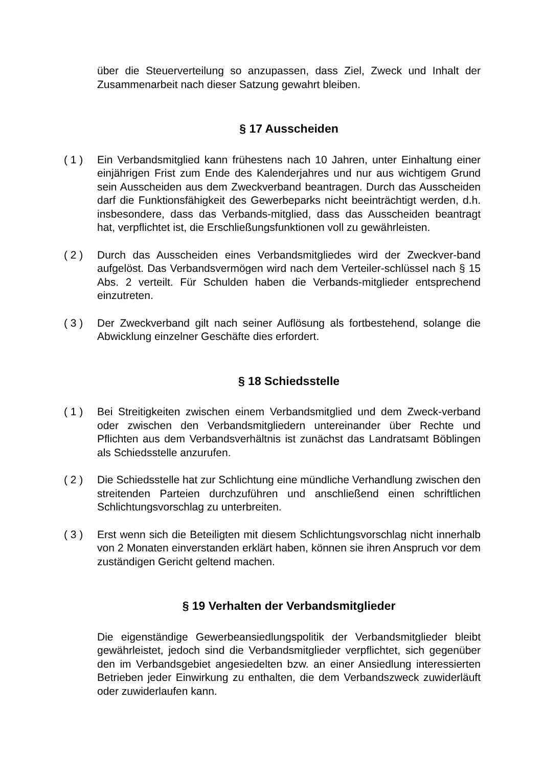über die Steuerverteilung so anzupassen, dass Ziel, Zweck und Inhalt der Zusammenarbeit nach dieser Satzung gewahrt bleiben.
§ 17 Ausscheiden
( 1 ) Ein Verbandsmitglied kann frühestens nach 10 Jahren, unter Einhaltung einer einjährigen Frist zum Ende des Kalenderjahres und nur aus wichtigem Grund sein Ausscheiden aus dem Zweckverband beantragen. Durch das Ausscheiden darf die Funktionsfähigkeit des Gewerbeparks nicht beeinträchtigt werden, d.h. insbesondere, dass das Verbands-mitglied, dass das Ausscheiden beantragt hat, verpflichtet ist, die Erschließungsfunktionen voll zu gewährleisten.
( 2 ) Durch das Ausscheiden eines Verbandsmitgliedes wird der Zweckver-band aufgelöst. Das Verbandsvermögen wird nach dem Verteiler-schlüssel nach § 15 Abs. 2 verteilt. Für Schulden haben die Verbands-mitglieder entsprechend einzutreten.
( 3 ) Der Zweckverband gilt nach seiner Auflösung als fortbestehend, solange die Abwicklung einzelner Geschäfte dies erfordert.
§ 18 Schiedsstelle
( 1 ) Bei Streitigkeiten zwischen einem Verbandsmitglied und dem Zweck-verband oder zwischen den Verbandsmitgliedern untereinander über Rechte und Pflichten aus dem Verbandsverhältnis ist zunächst das Landratsamt Böblingen als Schiedsstelle anzurufen.
( 2 ) Die Schiedsstelle hat zur Schlichtung eine mündliche Verhandlung zwischen den streitenden Parteien durchzuführen und anschließend einen schriftlichen Schlichtungsvorschlag zu unterbreiten.
( 3 ) Erst wenn sich die Beteiligten mit diesem Schlichtungsvorschlag nicht innerhalb von 2 Monaten einverstanden erklärt haben, können sie ihren Anspruch vor dem zuständigen Gericht geltend machen.
§ 19 Verhalten der Verbandsmitglieder
Die eigenständige Gewerbeansiedlungspolitik der Verbandsmitglieder bleibt gewährleistet, jedoch sind die Verbandsmitglieder verpflichtet, sich gegenüber den im Verbandsgebiet angesiedelten bzw. an einer Ansiedlung interessierten Betrieben jeder Einwirkung zu enthalten, die dem Verbandszweck zuwiderläuft oder zuwiderlaufen kann.